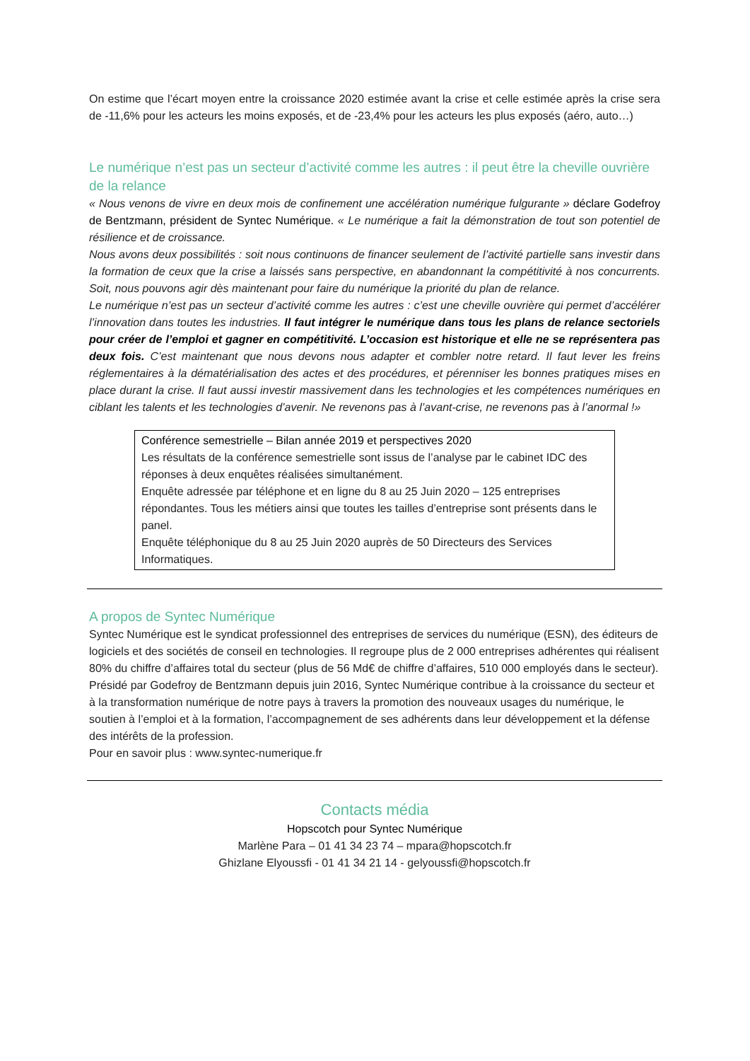On estime que l’écart moyen entre la croissance 2020 estimée avant la crise et celle estimée après la crise sera de -11,6% pour les acteurs les moins exposés, et de -23,4% pour les acteurs les plus exposés (aéro, auto…)
Le numérique n’est pas un secteur d’activité comme les autres : il peut être la cheville ouvrière de la relance
« Nous venons de vivre en deux mois de confinement une accélération numérique fulgurante » déclare Godefroy de Bentzmann, président de Syntec Numérique. « Le numérique a fait la démonstration de tout son potentiel de résilience et de croissance.
Nous avons deux possibilités : soit nous continuons de financer seulement de l’activité partielle sans investir dans la formation de ceux que la crise a laissés sans perspective, en abandonnant la compétitivité à nos concurrents. Soit, nous pouvons agir dès maintenant pour faire du numérique la priorité du plan de relance.
Le numérique n’est pas un secteur d’activité comme les autres : c’est une cheville ouvrière qui permet d’accélérer l’innovation dans toutes les industries. Il faut intégrer le numérique dans tous les plans de relance sectoriels pour créer de l’emploi et gagner en compétitivité. L’occasion est historique et elle ne se représentera pas deux fois. C’est maintenant que nous devons nous adapter et combler notre retard. Il faut lever les freins réglementaires à la dématérialisation des actes et des procédures, et pérenniser les bonnes pratiques mises en place durant la crise. Il faut aussi investir massivement dans les technologies et les compétences numériques en ciblant les talents et les technologies d’avenir. Ne revenons pas à l’avant-crise, ne revenons pas à l’anormal !»
Conférence semestrielle – Bilan année 2019 et perspectives 2020
Les résultats de la conférence semestrielle sont issus de l’analyse par le cabinet IDC des réponses à deux enquêtes réalisées simultanément.
Enquête adressée par téléphone et en ligne du 8 au 25 Juin 2020 – 125 entreprises répondantes. Tous les métiers ainsi que toutes les tailles d’entreprise sont présents dans le panel.
Enquête téléphonique du 8 au 25 Juin 2020 auprès de 50 Directeurs des Services Informatiques.
A propos de Syntec Numérique
Syntec Numérique est le syndicat professionnel des entreprises de services du numérique (ESN), des éditeurs de logiciels et des sociétés de conseil en technologies. Il regroupe plus de 2 000 entreprises adhérentes qui réalisent 80% du chiffre d’affaires total du secteur (plus de 56 Md€ de chiffre d’affaires, 510 000 employés dans le secteur).
Présidé par Godefroy de Bentzmann depuis juin 2016, Syntec Numérique contribue à la croissance du secteur et à la transformation numérique de notre pays à travers la promotion des nouveaux usages du numérique, le soutien à l’emploi et à la formation, l’accompagnement de ses adhérents dans leur développement et la défense des intérêts de la profession.
Pour en savoir plus : www.syntec-numerique.fr
Contacts média
Hopscotch pour Syntec Numérique
Marlène Para – 01 41 34 23 74 – mpara@hopscotch.fr
Ghizlane Elyoussfi - 01 41 34 21 14 - gelyoussfi@hopscotch.fr